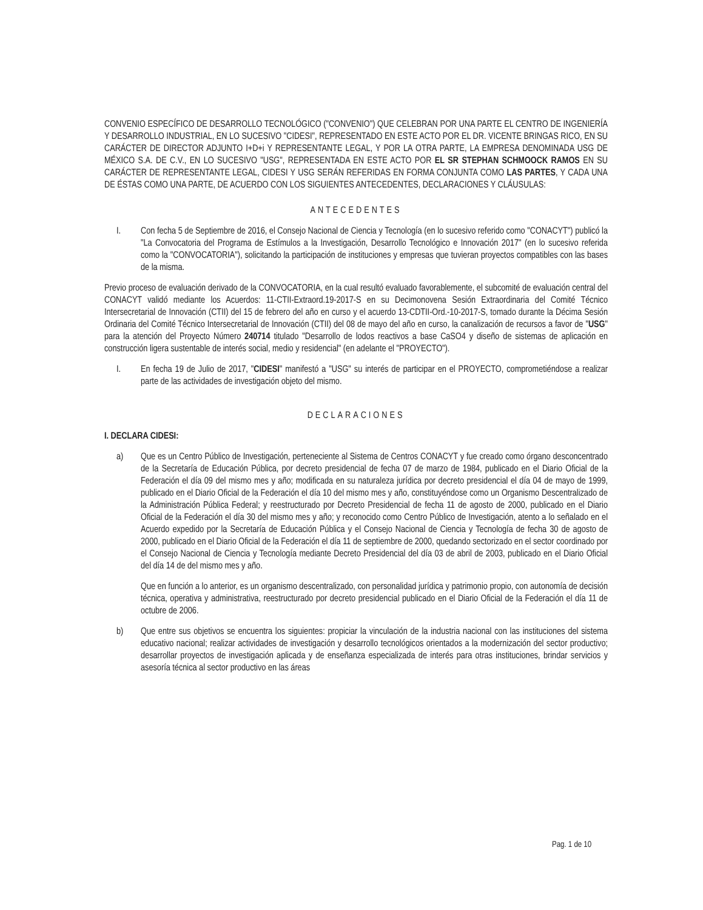CONVENIO ESPECÍFICO DE DESARROLLO TECNOLÓGICO ("CONVENIO") QUE CELEBRAN POR UNA PARTE EL CENTRO DE INGENIERÍA Y DESARROLLO INDUSTRIAL, EN LO SUCESIVO "CIDESI", REPRESENTADO EN ESTE ACTO POR EL DR. VICENTE BRINGAS RICO, EN SU CARÁCTER DE DIRECTOR ADJUNTO I+D+i Y REPRESENTANTE LEGAL, Y POR LA OTRA PARTE, LA EMPRESA DENOMINADA USG DE MÉXICO S.A. DE C.V., EN LO SUCESIVO "USG", REPRESENTADA EN ESTE ACTO POR EL SR STEPHAN SCHMOOCK RAMOS EN SU CARÁCTER DE REPRESENTANTE LEGAL, CIDESI Y USG SERÁN REFERIDAS EN FORMA CONJUNTA COMO LAS PARTES, Y CADA UNA DE ÉSTAS COMO UNA PARTE, DE ACUERDO CON LOS SIGUIENTES ANTECEDENTES, DECLARACIONES Y CLÁUSULAS:
ANTECEDENTES
I. Con fecha 5 de Septiembre de 2016, el Consejo Nacional de Ciencia y Tecnología (en lo sucesivo referido como "CONACYT") publicó la "La Convocatoria del Programa de Estímulos a la Investigación, Desarrollo Tecnológico e Innovación 2017" (en lo sucesivo referida como la "CONVOCATORIA"), solicitando la participación de instituciones y empresas que tuvieran proyectos compatibles con las bases de la misma.
Previo proceso de evaluación derivado de la CONVOCATORIA, en la cual resultó evaluado favorablemente, el subcomité de evaluación central del CONACYT validó mediante los Acuerdos: 11-CTII-Extraord.19-2017-S en su Decimonovena Sesión Extraordinaria del Comité Técnico Intersecretarial de Innovación (CTII) del 15 de febrero del año en curso y el acuerdo 13-CDTII-Ord.-10-2017-S, tomado durante la Décima Sesión Ordinaria del Comité Técnico Intersecretarial de Innovación (CTII) del 08 de mayo del año en curso, la canalización de recursos a favor de "USG" para la atención del Proyecto Número 240714 titulado "Desarrollo de lodos reactivos a base CaSO4 y diseño de sistemas de aplicación en construcción ligera sustentable de interés social, medio y residencial" (en adelante el "PROYECTO").
I. En fecha 19 de Julio de 2017, "CIDESI" manifestó a "USG" su interés de participar en el PROYECTO, comprometiéndose a realizar parte de las actividades de investigación objeto del mismo.
DECLARACIONES
I. DECLARA CIDESI:
a) Que es un Centro Público de Investigación, perteneciente al Sistema de Centros CONACYT y fue creado como órgano desconcentrado de la Secretaría de Educación Pública, por decreto presidencial de fecha 07 de marzo de 1984, publicado en el Diario Oficial de la Federación el día 09 del mismo mes y año; modificada en su naturaleza jurídica por decreto presidencial el día 04 de mayo de 1999, publicado en el Diario Oficial de la Federación el día 10 del mismo mes y año, constituyéndose como un Organismo Descentralizado de la Administración Pública Federal; y reestructurado por Decreto Presidencial de fecha 11 de agosto de 2000, publicado en el Diario Oficial de la Federación el día 30 del mismo mes y año; y reconocido como Centro Público de Investigación, atento a lo señalado en el Acuerdo expedido por la Secretaría de Educación Pública y el Consejo Nacional de Ciencia y Tecnología de fecha 30 de agosto de 2000, publicado en el Diario Oficial de la Federación el día 11 de septiembre de 2000, quedando sectorizado en el sector coordinado por el Consejo Nacional de Ciencia y Tecnología mediante Decreto Presidencial del día 03 de abril de 2003, publicado en el Diario Oficial del día 14 de del mismo mes y año.
Que en función a lo anterior, es un organismo descentralizado, con personalidad jurídica y patrimonio propio, con autonomía de decisión técnica, operativa y administrativa, reestructurado por decreto presidencial publicado en el Diario Oficial de la Federación el día 11 de octubre de 2006.
b) Que entre sus objetivos se encuentra los siguientes: propiciar la vinculación de la industria nacional con las instituciones del sistema educativo nacional; realizar actividades de investigación y desarrollo tecnológicos orientados a la modernización del sector productivo; desarrollar proyectos de investigación aplicada y de enseñanza especializada de interés para otras instituciones, brindar servicios y asesoría técnica al sector productivo en las áreas
Pag. 1 de 10